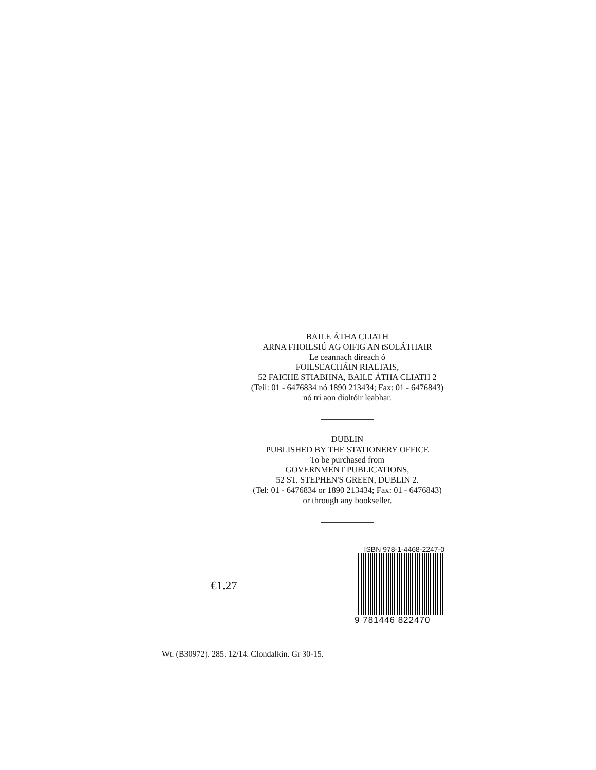BAILE ÁTHA CLIATH
ARNA FHOILSIÚ AG OIFIG AN tSOLÁTHAIR
Le ceannach díreach ó
FOILSEACHÁIN RIALTAIS,
52 FAICHE STIABHNA, BAILE ÁTHA CLIATH 2
(Teil: 01 - 6476834 nó 1890 213434; Fax: 01 - 6476843)
nó trí aon díoltóir leabhar.
DUBLIN
PUBLISHED BY THE STATIONERY OFFICE
To be purchased from
GOVERNMENT PUBLICATIONS,
52 ST. STEPHEN'S GREEN, DUBLIN 2.
(Tel: 01 - 6476834 or 1890 213434; Fax: 01 - 6476843)
or through any bookseller.
€1.27
ISBN 978-1-4468-2247-0
9 781446 822470
Wt. (B30972). 285. 12/14. Clondalkin. Gr 30-15.